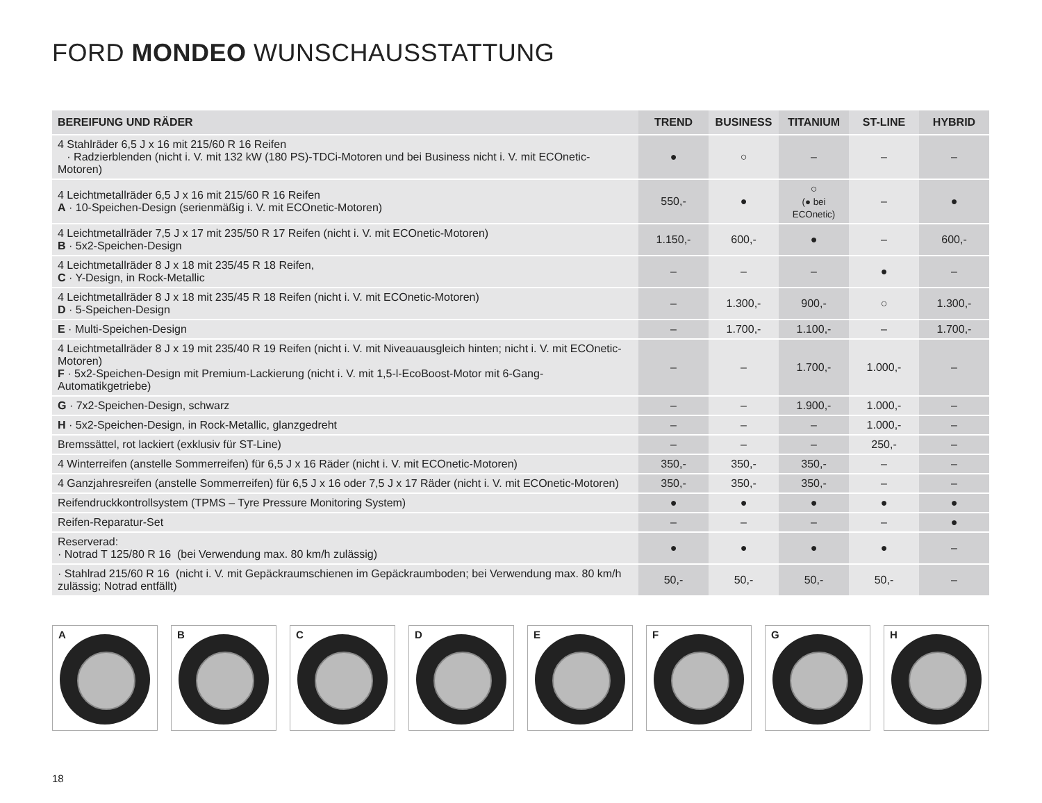FORD MONDEO WUNSCHAUSSTATTUNG
| BEREIFUNG UND RÄDER | TREND | BUSINESS | TITANIUM | ST-LINE | HYBRID |
| --- | --- | --- | --- | --- | --- |
| 4 Stahlräder 6,5 J x 16 mit 215/60 R 16 Reifen · Radzierblenden (nicht i. V. mit 132 kW (180 PS)-TDCi-Motoren und bei Business nicht i. V. mit ECOnetic-Motoren) | ● | ○ | – | – | – |
| 4 Leichtmetallräder 6,5 J x 16 mit 215/60 R 16 Reifen A · 10-Speichen-Design (serienmäßig i. V. mit ECOnetic-Motoren) | 550,- | ● | ○ (● bei ECOnetic) | – | ● |
| 4 Leichtmetallräder 7,5 J x 17 mit 235/50 R 17 Reifen (nicht i. V. mit ECOnetic-Motoren) B · 5x2-Speichen-Design | 1.150,- | 600,- | ● | – | 600,- |
| 4 Leichtmetallräder 8 J x 18 mit 235/45 R 18 Reifen, C · Y-Design, in Rock-Metallic | – | – | – | ● | – |
| 4 Leichtmetallräder 8 J x 18 mit 235/45 R 18 Reifen (nicht i. V. mit ECOnetic-Motoren) D · 5-Speichen-Design | – | 1.300,- | 900,- | ○ | 1.300,- |
| E · Multi-Speichen-Design | – | 1.700,- | 1.100,- | – | 1.700,- |
| 4 Leichtmetallräder 8 J x 19 mit 235/40 R 19 Reifen (nicht i. V. mit Niveauausgleich hinten; nicht i. V. mit ECOnetic-Motoren) F · 5x2-Speichen-Design mit Premium-Lackierung (nicht i. V. mit 1,5-l-EcoBoost-Motor mit 6-Gang-Automatikgetriebe) | – | – | 1.700,- | 1.000,- | – |
| G · 7x2-Speichen-Design, schwarz | – | – | 1.900,- | 1.000,- | – |
| H · 5x2-Speichen-Design, in Rock-Metallic, glanzgedreht | – | – | – | 1.000,- | – |
| Bremssättel, rot lackiert (exklusiv für ST-Line) | – | – | – | 250,- | – |
| 4 Winterreifen (anstelle Sommerreifen) für 6,5 J x 16 Räder (nicht i. V. mit ECOnetic-Motoren) | 350,- | 350,- | 350,- | – | – |
| 4 Ganzjahresreifen (anstelle Sommerreifen) für 6,5 J x 16 oder 7,5 J x 17 Räder (nicht i. V. mit ECOnetic-Motoren) | 350,- | 350,- | 350,- | – | – |
| Reifendruckkontrollsystem (TPMS – Tyre Pressure Monitoring System) | ● | ● | ● | ● | ● |
| Reifen-Reparatur-Set | – | – | – | – | ● |
| Reserverad: · Notrad T 125/80 R 16 (bei Verwendung max. 80 km/h zulässig) | ● | ● | ● | ● | – |
| · Stahlrad 215/60 R 16 (nicht i. V. mit Gepäckraumschienen im Gepäckraumboden; bei Verwendung max. 80 km/h zulässig; Notrad entfällt) | 50,- | 50,- | 50,- | 50,- | – |
A
B
C
D
E
F
G
H
18